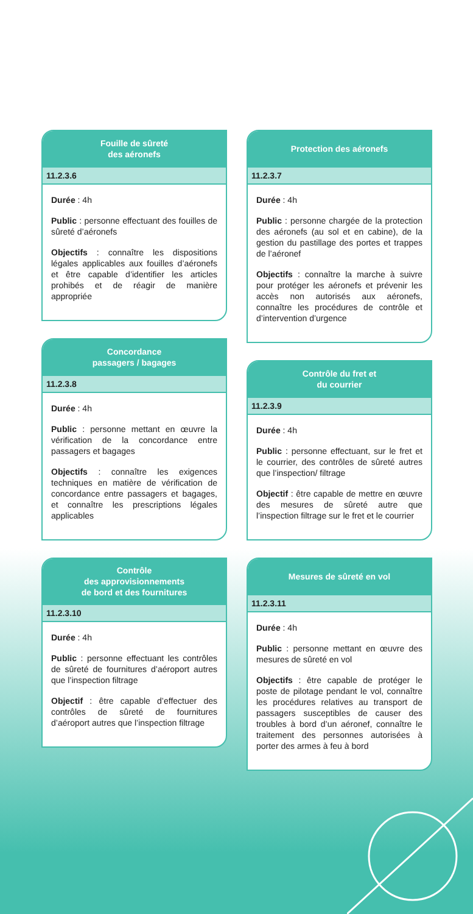Fouille de sûreté
des aéronefs
11.2.3.6
Durée : 4h
Public : personne effectuant des fouilles de sûreté d’aéronefs
Objectifs : connaître les dispositions légales applicables aux fouilles d’aéronefs et être capable d’identifier les articles prohibés et de réagir de manière appropriée
Concordance
passagers / bagages
11.2.3.8
Durée : 4h
Public : personne mettant en œuvre la vérification de la concordance entre passagers et bagages
Objectifs : connaître les exigences techniques en matière de vérification de concordance entre passagers et bagages, et connaître les prescriptions légales applicables
Contrôle
des approvisionnements
de bord et des fournitures
11.2.3.10
Durée : 4h
Public : personne effectuant les contrôles de sûreté de fournitures d’aéroport autres que l’inspection filtrage
Objectif : être capable d’effectuer des contrôles de sûreté de fournitures d’aéroport autres que l’inspection filtrage
Protection des aéronefs
11.2.3.7
Durée : 4h
Public : personne chargée de la protection des aéronefs (au sol et en cabine), de la gestion du pastillage des portes et trappes de l’aéronef
Objectifs : connaître la marche à suivre pour protéger les aéronefs et prévenir les accès non autorisés aux aéronefs, connaître les procédures de contrôle et d’intervention d’urgence
Contrôle du fret et
du courrier
11.2.3.9
Durée : 4h
Public : personne effectuant, sur le fret et le courrier, des contrôles de sûreté autres que l’inspection/ filtrage
Objectif : être capable de mettre en œuvre des mesures de sûreté autre que l’inspection filtrage sur le fret et le courrier
Mesures de sûreté en vol
11.2.3.11
Durée : 4h
Public : personne mettant en œuvre des mesures de sûreté en vol
Objectifs : être capable de protéger le poste de pilotage pendant le vol, connaître les procédures relatives au transport de passagers susceptibles de causer des troubles à bord d’un aéronef, connaître le traitement des personnes autorisées à porter des armes à feu à bord